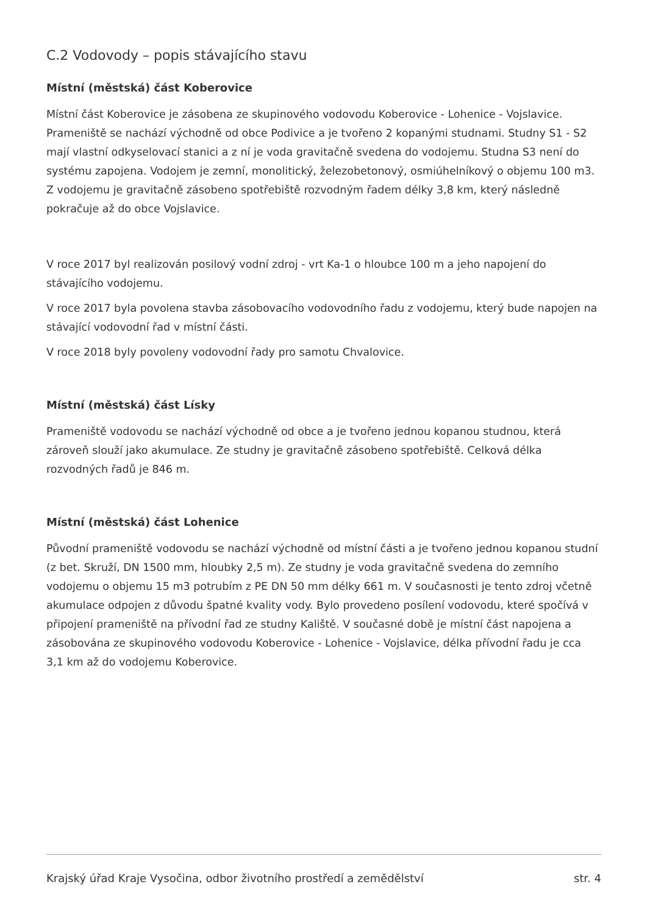C.2 Vodovody – popis stávajícího stavu
Místní (městská) část Koberovice
Místní část Koberovice je zásobena ze skupinového vodovodu Koberovice - Lohenice - Vojslavice. Prameniště se nachází východně od obce Podivice a je tvořeno 2 kopanými studnami. Studny S1 - S2 mají vlastní odkyselovací stanici a z ní je voda gravitačně svedena do vodojemu. Studna S3 není do systému zapojena. Vodojem je zemní, monolitický, železobetonový, osmiúhelníkový o objemu 100 m3. Z vodojemu je gravitačně zásobeno spotřebiště rozvodným řadem délky 3,8 km, který následně pokračuje až do obce Vojslavice.
V roce 2017 byl realizován posilový vodní zdroj - vrt Ka-1 o hloubce 100 m a jeho napojení do stávajícího vodojemu.
V roce 2017 byla povolena stavba zásobovacího vodovodního řadu z vodojemu, který bude napojen na stávající vodovodní řad v místní části.
V roce 2018 byly povoleny vodovodní řady pro samotu Chvalovice.
Místní (městská) část Lísky
Prameniště vodovodu se nachází východně od obce a je tvořeno jednou kopanou studnou, která zároveň slouží jako akumulace. Ze studny je gravitačně zásobeno spotřebiště. Celková délka rozvodných řadů je 846 m.
Místní (městská) část Lohenice
Původní prameniště vodovodu se nachází východně od místní části a je tvořeno jednou kopanou studní (z bet. Skruží, DN 1500 mm, hloubky 2,5 m). Ze studny je voda gravitačně svedena do zemního vodojemu o objemu 15 m3 potrubím z PE DN 50 mm délky 661 m. V současnosti je tento zdroj včetně akumulace odpojen z důvodu špatné kvality vody. Bylo provedeno posílení vodovodu, které spočívá v připojení prameniště na přívodní řad ze studny Kaliště. V současné době je místní část napojena a zásobována ze skupinového vodovodu Koberovice - Lohenice - Vojslavice, délka přívodní řadu je cca 3,1 km až do vodojemu Koberovice.
Krajský úřad Kraje Vysočina, odbor životního prostředí a zemědělství str. 4